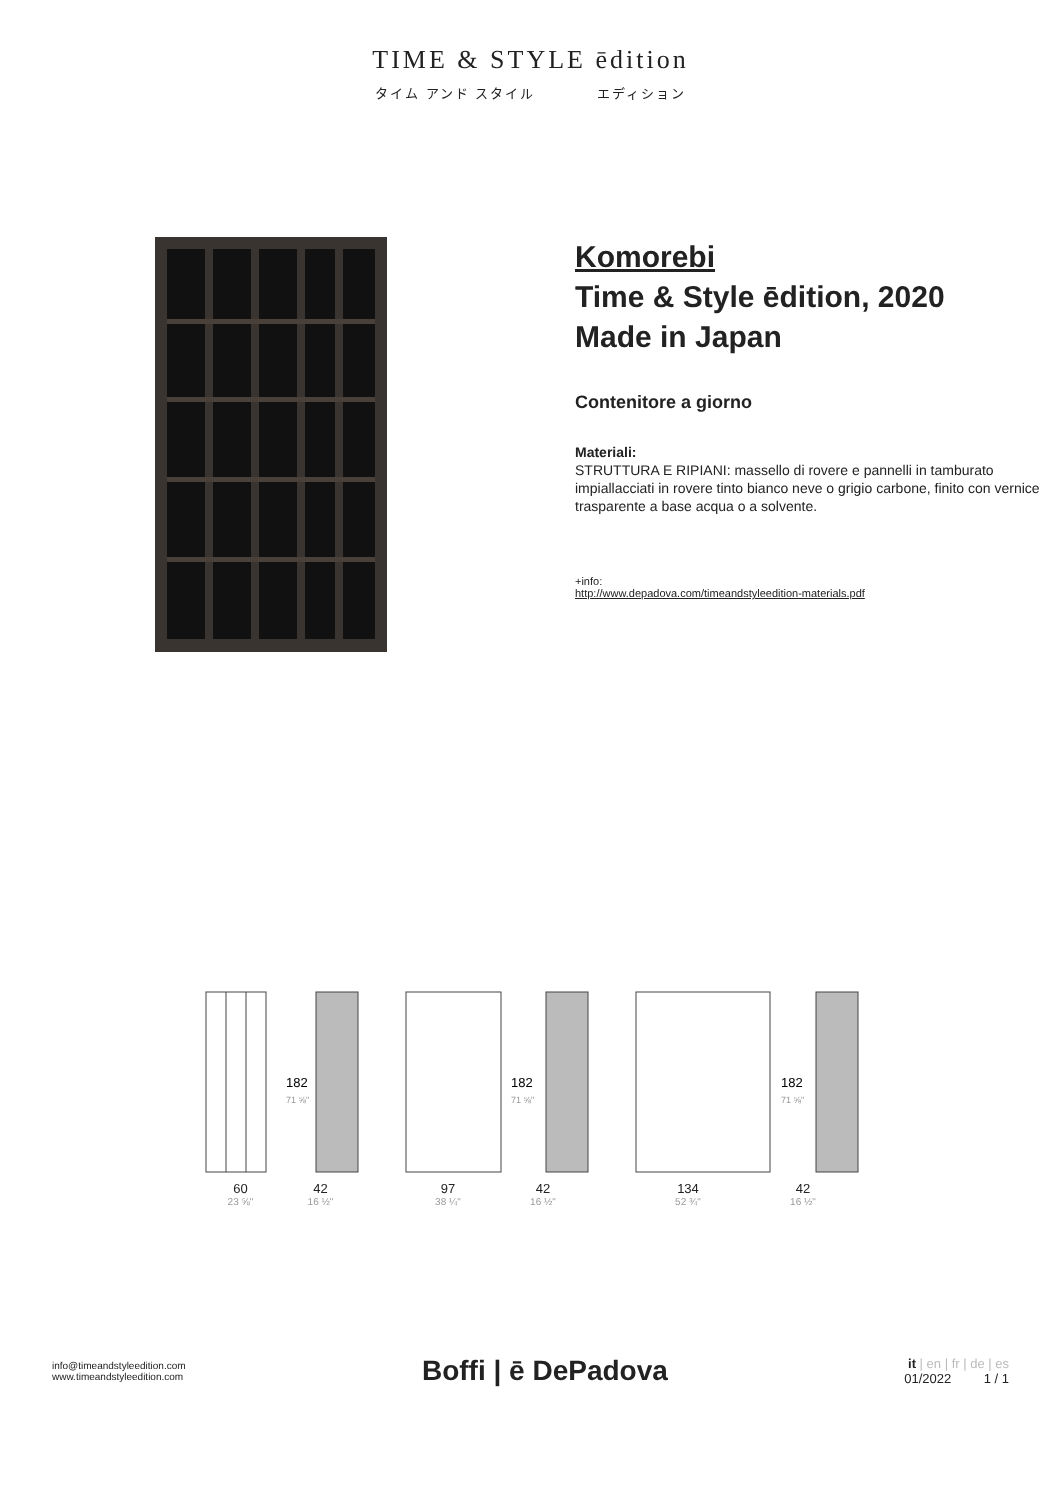TIME & STYLE ēdition
タイム アンド スタイル エディション
Komorebi
Time & Style ēdition, 2020
Made in Japan
Contenitore a giorno
Materiali:
STRUTTURA E RIPIANI: massello di rovere e pannelli in tamburato impiallacciati in rovere tinto bianco neve o grigio carbone, finito con vernice trasparente a base acqua o a solvente.
+info:
http://www.depadova.com/timeandstyleedition-materials.pdf
182
71 ⅝"
60
23 ⅝"
42
16 ½"
182
71 ⅝"
97
38 ¼"
42
16 ½"
182
71 ⅝"
134
52 ¾"
42
16 ½"
info@timeandstyleedition.com
www.timeandstyleedition.com
Boffi | ē DePadova
it | en | fr | de | es
01/2022 1 / 1